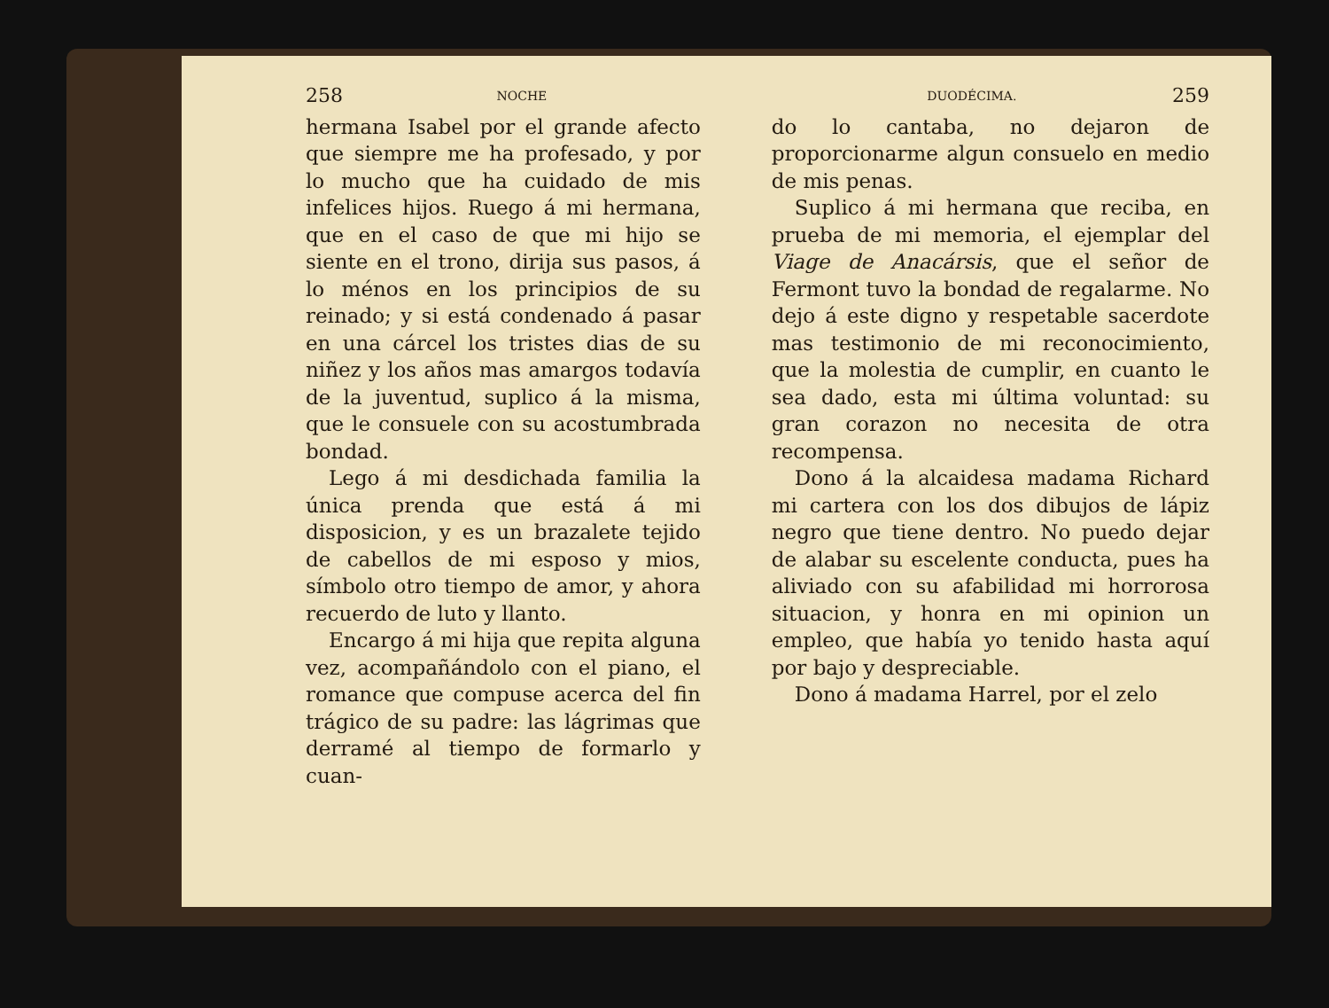258 NOCHE
hermana Isabel por el grande afecto que siempre me ha profesado, y por lo mucho que ha cuidado de mis infelices hijos. Ruego á mi hermana, que en el caso de que mi hijo se siente en el trono, dirija sus pasos, á lo ménos en los principios de su reinado; y si está condenado á pasar en una cárcel los tristes dias de su niñez y los años mas amargos todavía de la juventud, suplico á la misma, que le consuele con su acostumbrada bondad.
Lego á mi desdichada familia la única prenda que está á mi disposicion, y es un brazalete tejido de cabellos de mi esposo y mios, símbolo otro tiempo de amor, y ahora recuerdo de luto y llanto.
Encargo á mi hija que repita alguna vez, acompañándolo con el piano, el romance que compuse acerca del fin trágico de su padre: las lágrimas que derramé al tiempo de formarlo y cuan-
DUODÉCIMA. 259
do lo cantaba, no dejaron de proporcionarme algun consuelo en medio de mis penas.
Suplico á mi hermana que reciba, en prueba de mi memoria, el ejemplar del Viage de Anacársis, que el señor de Fermont tuvo la bondad de regalarme. No dejo á este digno y respetable sacerdote mas testimonio de mi reconocimiento, que la molestia de cumplir, en cuanto le sea dado, esta mi última voluntad: su gran corazon no necesita de otra recompensa.
Dono á la alcaidesa madama Richard mi cartera con los dos dibujos de lápiz negro que tiene dentro. No puedo dejar de alabar su escelente conducta, pues ha aliviado con su afabilidad mi horrorosa situacion, y honra en mi opinion un empleo, que había yo tenido hasta aquí por bajo y despreciable.
Dono á madama Harrel, por el zelo